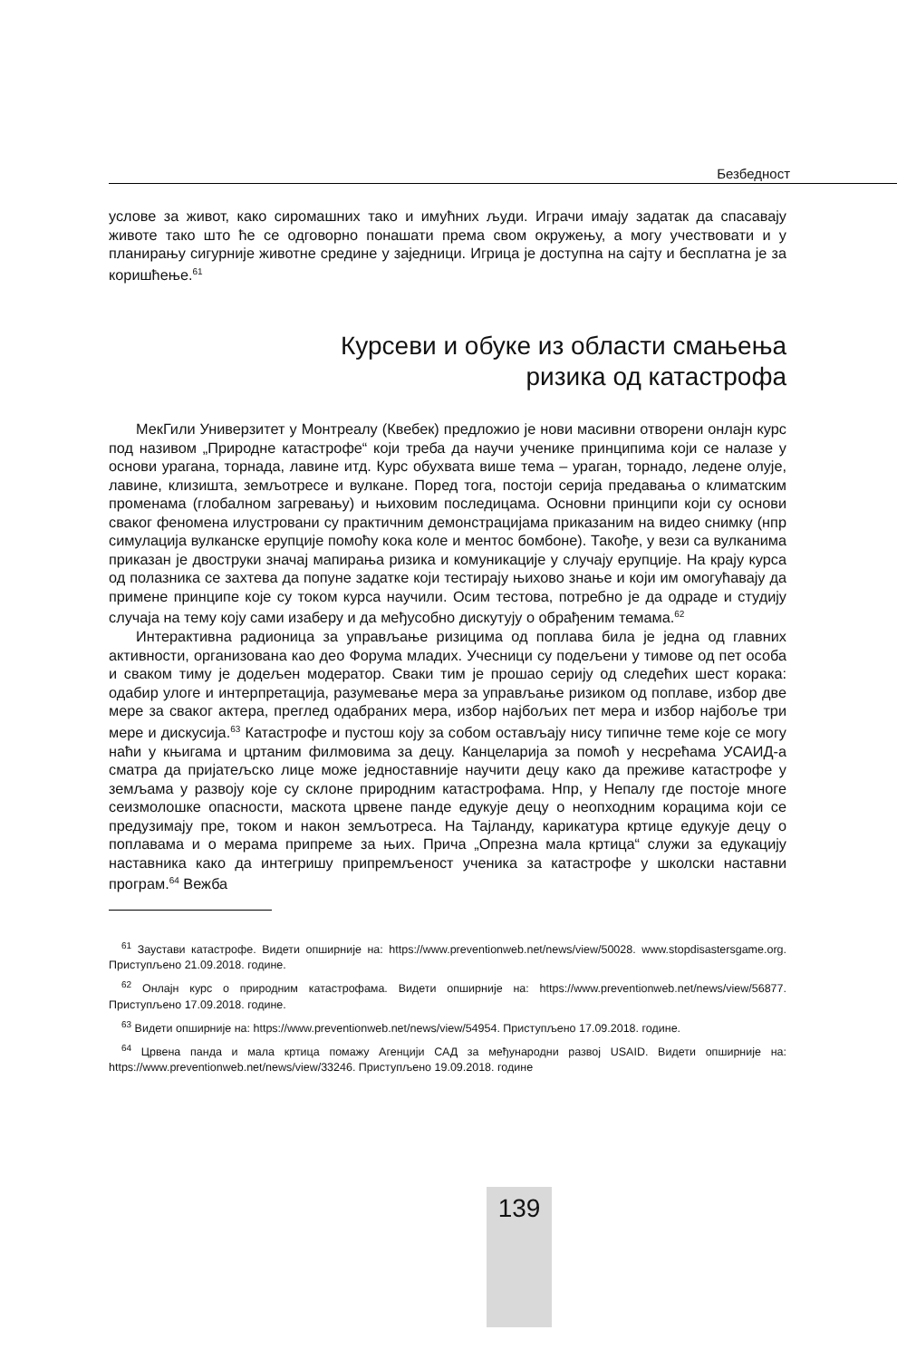Безбедност
услове за живот, како сиромашних тако и имућних људи. Играчи имају задатак да спасавају животе тако што ће се одговорно понашати према свом окружењу, а могу учествовати и у планирању сигурније животне средине у заједници. Игрица је доступна на сајту и бесплатна је за коришћење.<sup>61</sup>
Курсеви и обуке из области смањења
ризика од катастрофа
МекГили Универзитет у Монтреалу (Квебек) предложио је нови масивни отворени онлајн курс под називом „Природне катастрофе“ који треба да научи ученике принципима који се налазе у основи урагана, торнада, лавине итд. Курс обухвата више тема – ураган, торнадо, ледене олује, лавине, клизишта, земљотресе и вулкане. Поред тога, постоји серија предавања о климатским променама (глобалном загревању) и њиховим последицама. Основни принципи који су основи сваког феномена илустровани су практичним демонстрацијама приказаним на видео снимку (нпр симулација вулканске ерупције помоћу кока коле и ментос бомбоне). Такође, у вези са вулканима приказан је двоструки значај мапирања ризика и комуникације у случају ерупције. На крају курса од полазника се захтева да попуне задатке који тестирају њихово знање и који им омогућавају да примене принципе које су током курса научили. Осим тестова, потребно је да одраде и студију случаја на тему коју сами изаберу и да међусобно дискутују о обрађеним темама.<sup>62</sup>
Интерактивна радионица за управљање ризицима од поплава била је једна од главних активности, организована као део Форума младих. Учесници су подељени у тимове од пет особа и сваком тиму је додељен модератор. Сваки тим је прошао серију од следећих шест корака: одабир улоге и интерпретација, разумевање мера за управљање ризиком од поплаве, избор две мере за сваког актера, преглед одабраних мера, избор најбољих пет мера и избор најбоље три мере и дискусија.<sup>63</sup> Катастрофе и пустош коју за собом остављају нису типичне теме које се могу наћи у књигама и цртаним филмовима за децу. Канцеларија за помоћ у несрећама УСАИД-а сматра да пријатељско лице може једноставније научити децу како да преживе катастрофе у земљама у развоју које су склоне природним катастрофама. Нпр, у Непалу где постоје многе сеизмолошке опасности, маскота црвене панде едукује децу о неопходним корацима који се предузимају пре, током и након земљотреса. На Тајланду, карикатура кртице едукује децу о поплавама и о мерама припреме за њих. Прича „Опрезна мала кртица“ служи за едукацију наставника како да интегришу припремљеност ученика за катастрофе у школски наставни програм.<sup>64</sup> Вежба
<sup>61</sup> Заустави катастрофе. Видети опширније на: https://www.preventionweb.net/news/view/50028. www.stopdisastersgame.org. Приступљено 21.09.2018. године.
<sup>62</sup> Онлајн курс о природним катастрофама. Видети опширније на: https://www.preventionweb.net/news/view/56877. Приступљено 17.09.2018. године.
<sup>63</sup> Видети опширније на: https://www.preventionweb.net/news/view/54954. Приступљено 17.09.2018. године.
<sup>64</sup> Црвена панда и мала кртица помажу Агенцији САД за међународни развој USAID. Видети опширније на: https://www.preventionweb.net/news/view/33246. Приступљено 19.09.2018. године
139